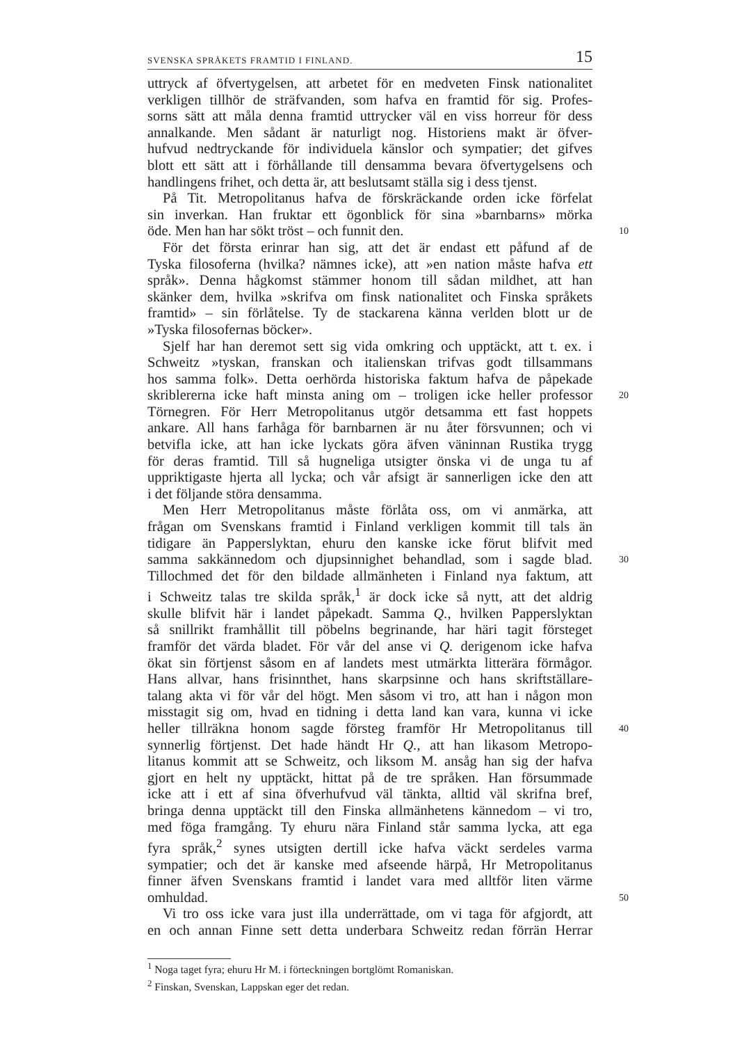SVENSKA SPRÅKETS FRAMTID I FINLAND. 15
uttryck af öfvertygelsen, att arbetet för en medveten Finsk nationalitet
verkligen tillhör de sträfvanden, som hafva en framtid för sig. Profes-
sorns sätt att måla denna framtid uttrycker väl en viss horreur för dess
annalkande. Men sådant är naturligt nog. Historiens makt är öfver-
hufvud nedtryckande för individuela känslor och sympatier; det gifves
blott ett sätt att i förhållande till densamma bevara öfvertygelsens och
handlingens frihet, och detta är, att beslutsamt ställa sig i dess tjenst.
På Tit. Metropolitanus hafva de förskräckande orden icke förfelat
sin inverkan. Han fruktar ett ögonblick för sina »barnbarns» mörka
öde. Men han har sökt tröst – och funnit den. 10
För det första erinrar han sig, att det är endast ett påfund af de
Tyska filosoferna (hvilka? nämnes icke), att »en nation måste hafva ett
språk». Denna hågkomst stämmer honom till sådan mildhet, att han
skänker dem, hvilka »skrifva om finsk nationalitet och Finska språkets
framtid» – sin förlåtelse. Ty de stackarena känna verlden blott ur de
»Tyska filosofernas böcker».
Sjelf har han deremot sett sig vida omkring och upptäckt, att t. ex. i
Schweitz »tyskan, franskan och italienskan trifvas godt tillsammans
hos samma folk». Detta oerhörda historiska faktum hafva de påpekade
skriblererna icke haft minsta aning om – troligen icke heller professor 20
Törnegren. För Herr Metropolitanus utgör detsamma ett fast hoppets
ankare. All hans farhåga för barnbarnen är nu åter försvunnen; och vi
betvifla icke, att han icke lyckats göra äfven väninnan Rustika trygg
för deras framtid. Till så hugneliga utsigter önska vi de unga tu af
uppriktigaste hjerta all lycka; och vår afsigt är sannerligen icke den att
i det följande störa densamma.
Men Herr Metropolitanus måste förlåta oss, om vi anmärka, att
frågan om Svenskans framtid i Finland verkligen kommit till tals än
tidigare än Papperslyktan, ehuru den kanske icke förut blifvit med
samma sakkännedom och djupsinnighet behandlad, som i sagde blad. 30
Tillochmed det för den bildade allmänheten i Finland nya faktum, att
i Schweitz talas tre skilda språk,<sup>1</sup> är dock icke så nytt, att det aldrig
skulle blifvit här i landet påpekadt. Samma Q., hvilken Papperslyktan
så snillrikt framhållit till pöbelns begrinande, har häri tagit försteget
framför det värda bladet. För vår del anse vi Q. derigenom icke hafva
ökat sin förtjenst såsom en af landets mest utmärkta litterära förmågor.
Hans allvar, hans frisinnthet, hans skarpsinne och hans skriftställare-
talang akta vi för vår del högt. Men såsom vi tro, att han i någon mon
misstagit sig om, hvad en tidning i detta land kan vara, kunna vi icke
heller tillräkna honom sagde försteg framför Hr Metropolitanus till 40
synnerlig förtjenst. Det hade händt Hr Q., att han likasom Metropo-
litanus kommit att se Schweitz, och liksom M. ansåg han sig der hafva
gjort en helt ny upptäckt, hittat på de tre språken. Han försummade
icke att i ett af sina öfverhufvud väl tänkta, alltid väl skrifna bref,
bringa denna upptäckt till den Finska allmänhetens kännedom – vi tro,
med föga framgång. Ty ehuru nära Finland står samma lycka, att ega
fyra språk,<sup>2</sup> synes utsigten dertill icke hafva väckt serdeles varma
sympatier; och det är kanske med afseende härpå, Hr Metropolitanus
finner äfven Svenskans framtid i landet vara med alltför liten värme
omhuldad. 50
Vi tro oss icke vara just illa underrättade, om vi taga för afgjordt, att
en och annan Finne sett detta underbara Schweitz redan förrän Herrar
<sup>1</sup> Noga taget fyra; ehuru Hr M. i förteckningen bortglömt Romaniskan.
<sup>2</sup> Finskan, Svenskan, Lappskan eger det redan.